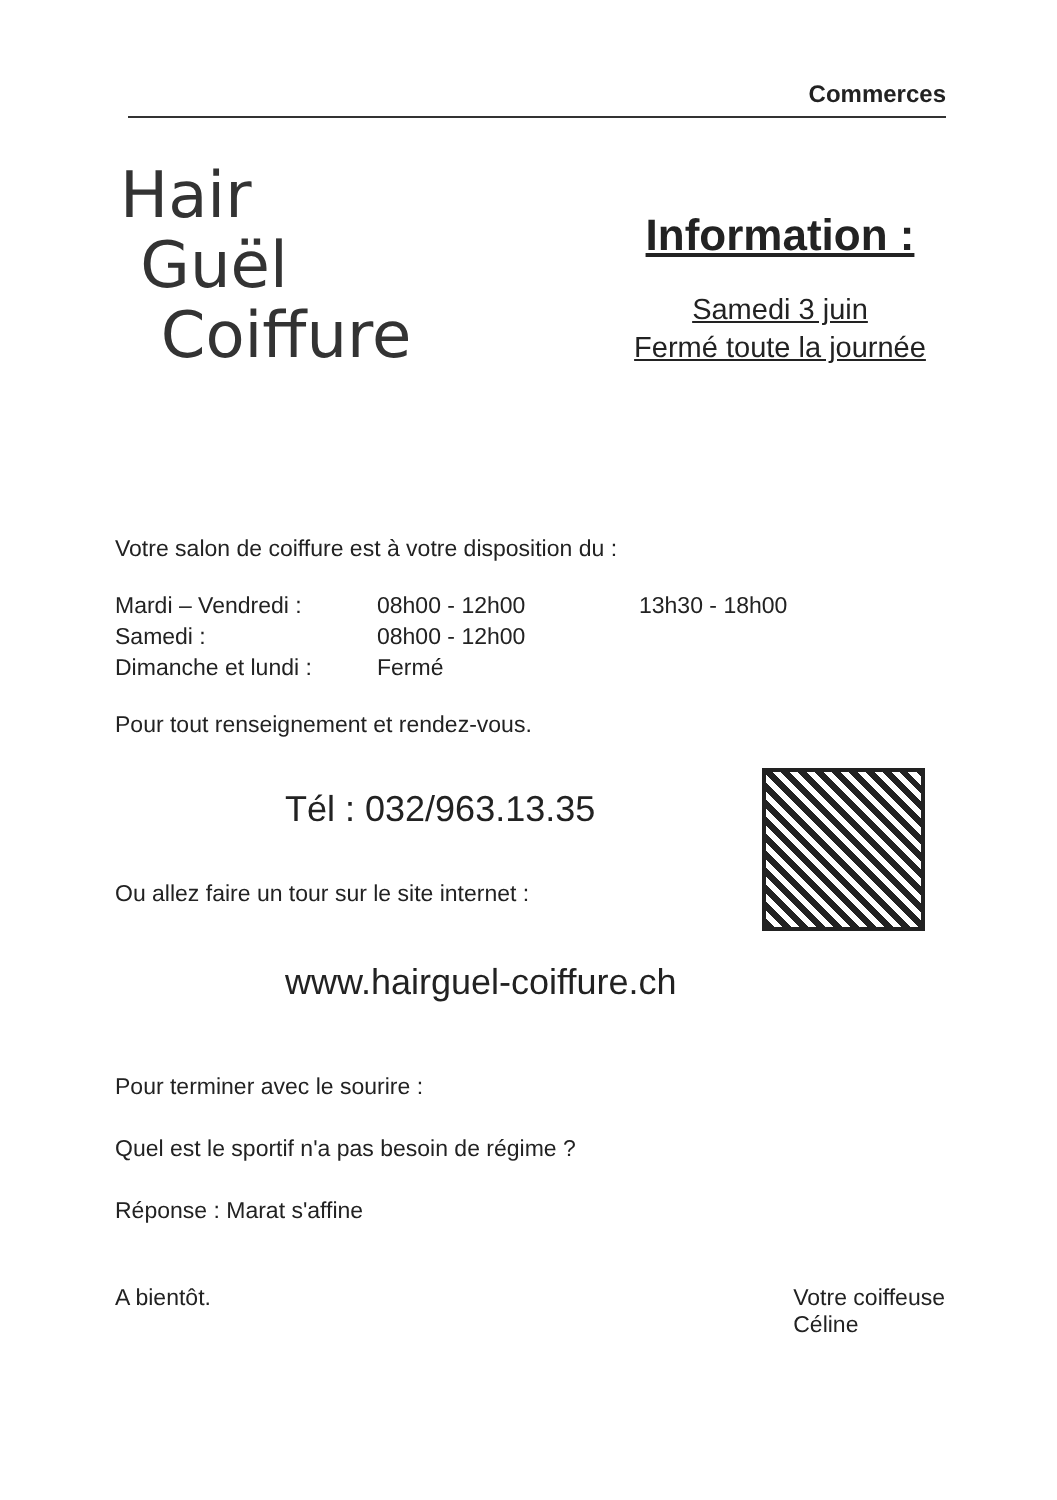Commerces
Hair
Guël
Coiffure
Information :
Samedi 3 juin
Fermé toute la journée
Votre salon de coiffure est à votre disposition du :
Mardi – Vendredi : 08h00 - 12h00 13h30 - 18h00
Samedi : 08h00 - 12h00
Dimanche et lundi : Fermé
Pour tout renseignement et rendez-vous.
Tél : 032/963.13.35
Ou allez faire un tour sur le site internet :
www.hairguel-coiffure.ch
Pour terminer avec le sourire :
Quel est le sportif n'a pas besoin de régime ?
Réponse : Marat s'affine
A bientôt. Votre coiffeuse
Céline